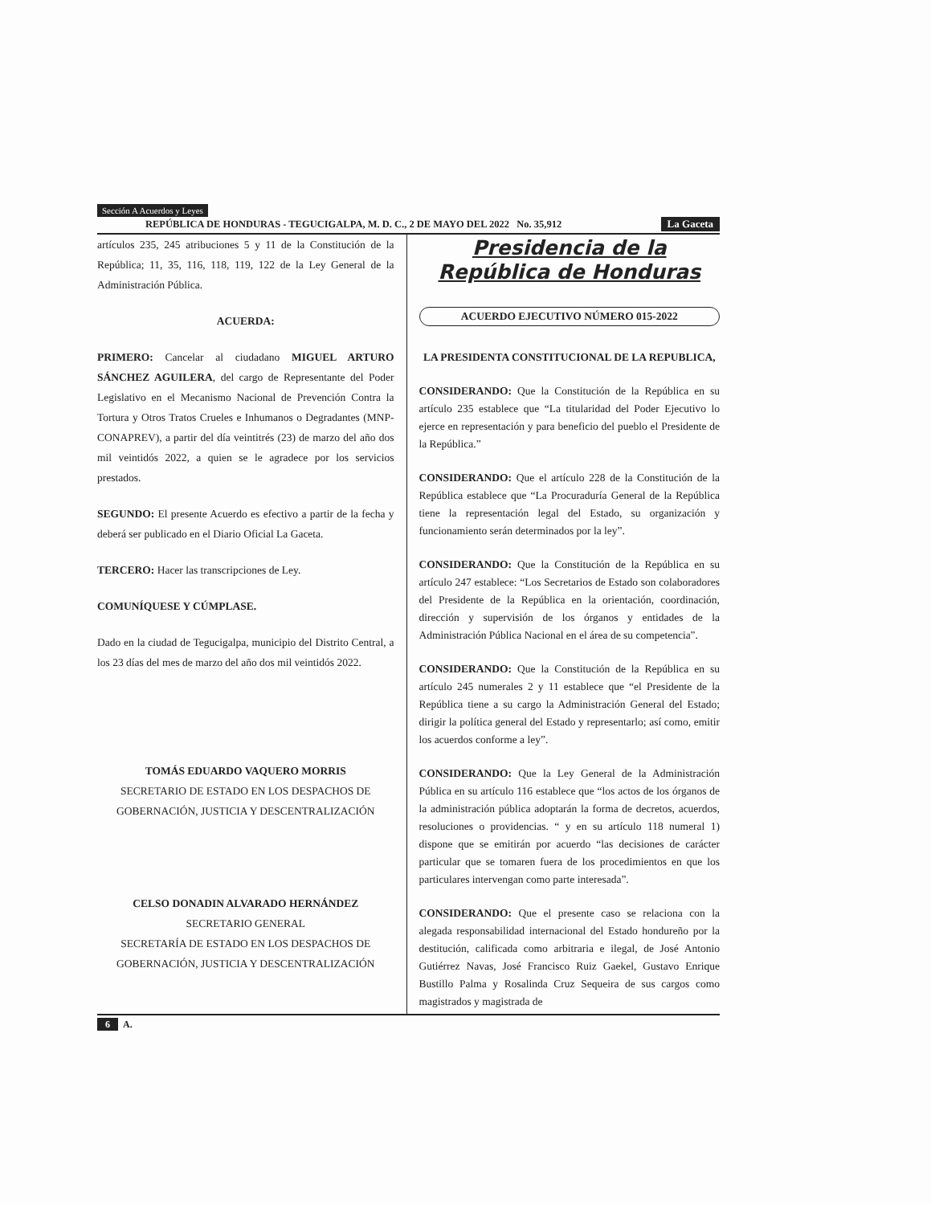Sección A Acuerdos y Leyes
REPÚBLICA DE HONDURAS - TEGUCIGALPA, M. D. C., 2 DE MAYO DEL 2022 No. 35,912 La Gaceta
artículos 235, 245 atribuciones 5 y 11 de la Constitución de la República; 11, 35, 116, 118, 119, 122 de la Ley General de la Administración Pública.
ACUERDA:
PRIMERO: Cancelar al ciudadano MIGUEL ARTURO SÁNCHEZ AGUILERA, del cargo de Representante del Poder Legislativo en el Mecanismo Nacional de Prevención Contra la Tortura y Otros Tratos Crueles e Inhumanos o Degradantes (MNP-CONAPREV), a partir del día veintitrés (23) de marzo del año dos mil veintidós 2022, a quien se le agradece por los servicios prestados.
SEGUNDO: El presente Acuerdo es efectivo a partir de la fecha y deberá ser publicado en el Diario Oficial La Gaceta.
TERCERO: Hacer las transcripciones de Ley.
COMUNÍQUESE Y CÚMPLASE.
Dado en la ciudad de Tegucigalpa, municipio del Distrito Central, a los 23 días del mes de marzo del año dos mil veintidós 2022.
TOMÁS EDUARDO VAQUERO MORRIS
SECRETARIO DE ESTADO EN LOS DESPACHOS DE GOBERNACIÓN, JUSTICIA Y DESCENTRALIZACIÓN
CELSO DONADIN ALVARADO HERNÁNDEZ
SECRETARIO GENERAL
SECRETARÍA DE ESTADO EN LOS DESPACHOS DE GOBERNACIÓN, JUSTICIA Y DESCENTRALIZACIÓN
Presidencia de la
República de Honduras
ACUERDO EJECUTIVO NÚMERO 015-2022
LA PRESIDENTA CONSTITUCIONAL DE LA REPUBLICA,
CONSIDERANDO: Que la Constitución de la República en su artículo 235 establece que “La titularidad del Poder Ejecutivo lo ejerce en representación y para beneficio del pueblo el Presidente de la República.”
CONSIDERANDO: Que el artículo 228 de la Constitución de la República establece que “La Procuraduría General de la República tiene la representación legal del Estado, su organización y funcionamiento serán determinados por la ley”.
CONSIDERANDO: Que la Constitución de la República en su artículo 247 establece: “Los Secretarios de Estado son colaboradores del Presidente de la República en la orientación, coordinación, dirección y supervisión de los órganos y entidades de la Administración Pública Nacional en el área de su competencia”.
CONSIDERANDO: Que la Constitución de la República en su artículo 245 numerales 2 y 11 establece que “el Presidente de la República tiene a su cargo la Administración General del Estado; dirigir la política general del Estado y representarlo; así como, emitir los acuerdos conforme a ley”.
CONSIDERANDO: Que la Ley General de la Administración Pública en su artículo 116 establece que “los actos de los órganos de la administración pública adoptarán la forma de decretos, acuerdos, resoluciones o providencias. “ y en su artículo 118 numeral 1) dispone que se emitirán por acuerdo “las decisiones de carácter particular que se tomaren fuera de los procedimientos en que los particulares intervengan como parte interesada”.
CONSIDERANDO: Que el presente caso se relaciona con la alegada responsabilidad internacional del Estado hondureño por la destitución, calificada como arbitraria e ilegal, de José Antonio Gutiérrez Navas, José Francisco Ruiz Gaekel, Gustavo Enrique Bustillo Palma y Rosalinda Cruz Sequeira de sus cargos como magistrados y magistrada de
6 A.